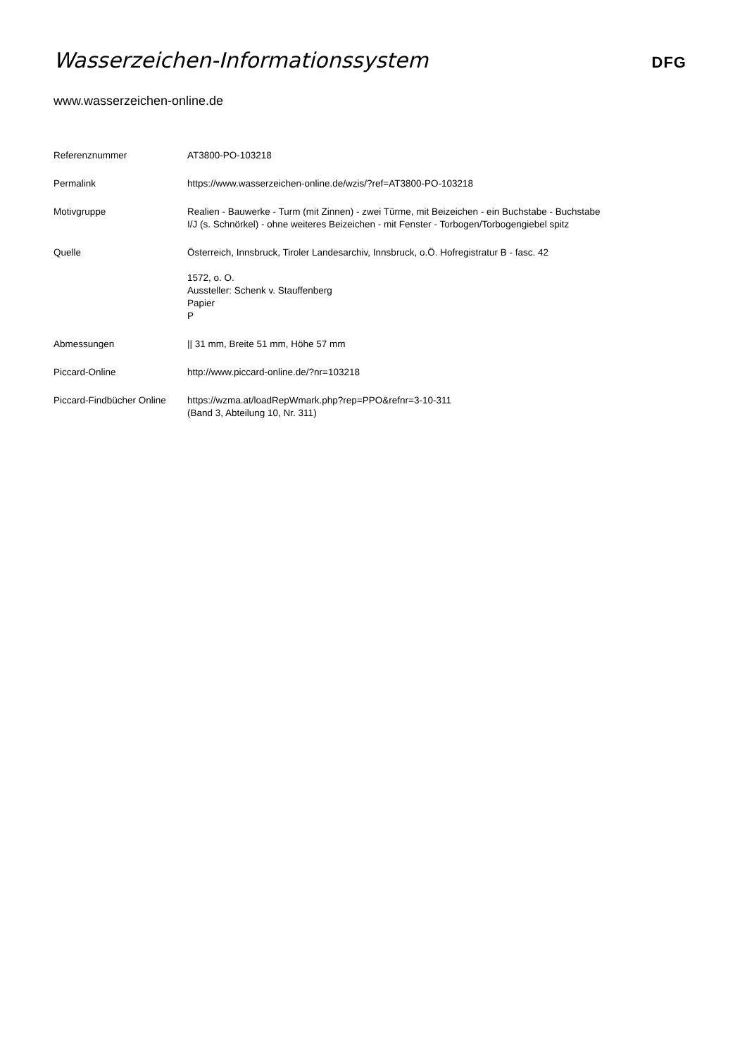Wasserzeichen-Informationssystem
DFG
www.wasserzeichen-online.de
| Referenznummer | AT3800-PO-103218 |
| Permalink | https://www.wasserzeichen-online.de/wzis/?ref=AT3800-PO-103218 |
| Motivgruppe | Realien - Bauwerke - Turm (mit Zinnen) - zwei Türme, mit Beizeichen - ein Buchstabe - Buchstabe I/J (s. Schnörkel) - ohne weiteres Beizeichen - mit Fenster - Torbogen/Torbogengiebel spitz |
| Quelle | Österreich, Innsbruck, Tiroler Landesarchiv, Innsbruck, o.Ö. Hofregistratur B - fasc. 42 1572, o. O. Aussteller: Schenk v. Stauffenberg Papier P |
| Abmessungen | // 31 mm, Breite 51 mm, Höhe 57 mm |
| Piccard-Online | http://www.piccard-online.de/?nr=103218 |
| Piccard-Findbücher Online | https://wzma.at/loadRepWmark.php?rep=PPO&refnr=3-10-311 (Band 3, Abteilung 10, Nr. 311) |